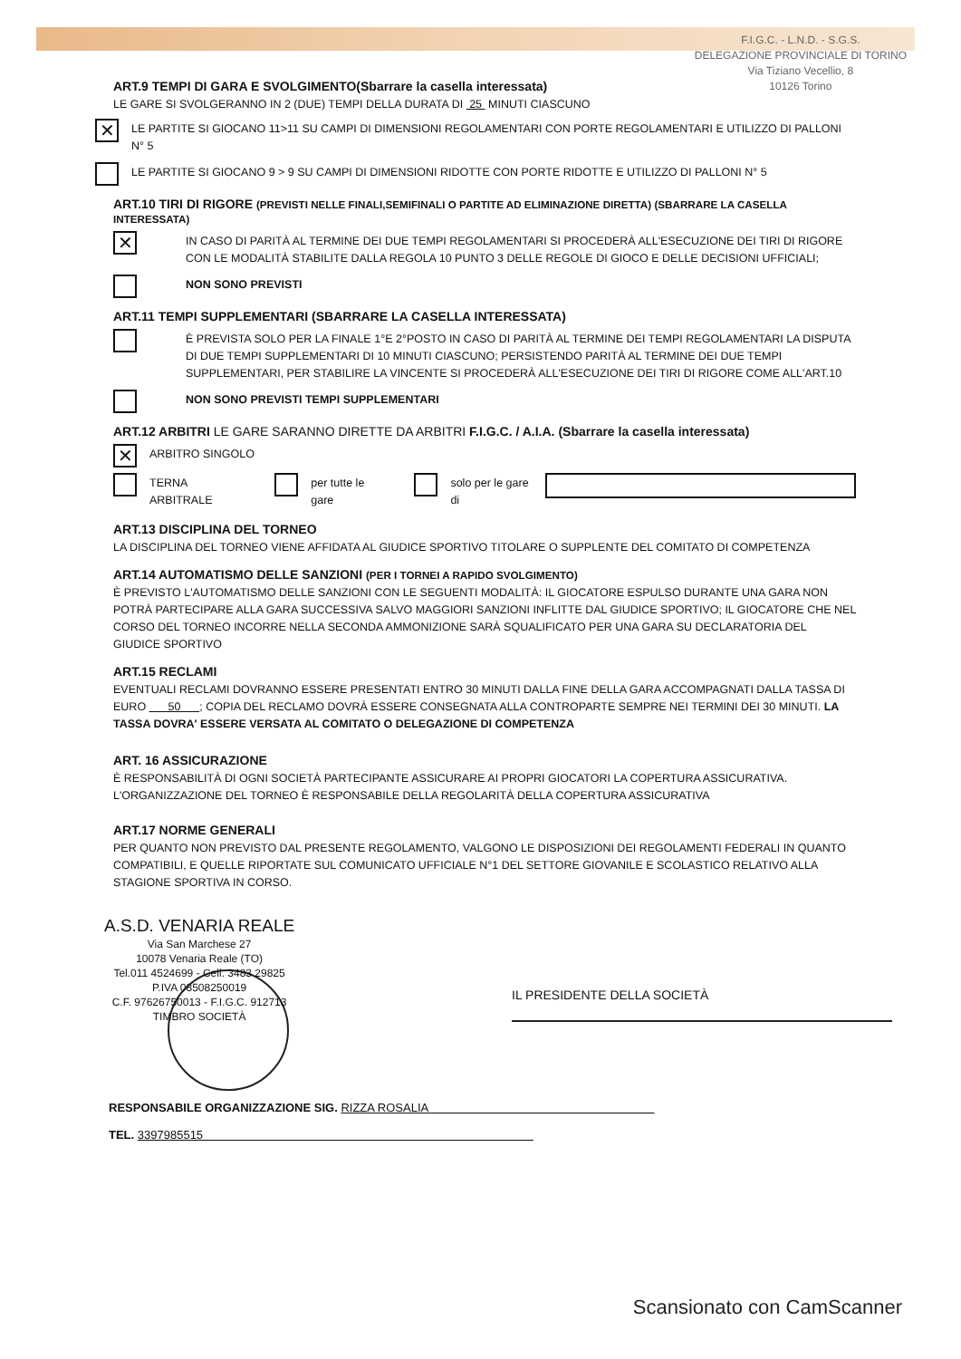F.I.G.C. - L.N.D. - S.G.S.
DELEGAZIONE PROVINCIALE DI TORINO
Via Tiziano Vecellio, 8
10126 Torino
ART.9 TEMPI DI GARA E SVOLGIMENTO(Sbarrare la casella interessata)
LE GARE SI SVOLGERANNO IN 2 (DUE) TEMPI DELLA DURATA DI 25 MINUTI CIASCUNO
✕
LE PARTITE SI GIOCANO 11>11 SU CAMPI DI DIMENSIONI REGOLAMENTARI CON PORTE REGOLAMENTARI E UTILIZZO DI PALLONI N° 5
LE PARTITE SI GIOCANO 9 > 9 SU CAMPI DI DIMENSIONI RIDOTTE CON PORTE RIDOTTE E UTILIZZO DI PALLONI N° 5
ART.10 TIRI DI RIGORE (PREVISTI NELLE FINALI,SEMIFINALI O PARTITE AD ELIMINAZIONE DIRETTA) (SBARRARE LA CASELLA INTERESSATA)
✕
IN CASO DI PARITÀ AL TERMINE DEI DUE TEMPI REGOLAMENTARI SI PROCEDERÀ ALL'ESECUZIONE DEI TIRI DI RIGORE CON LE MODALITÀ STABILITE DALLA REGOLA 10 PUNTO 3 DELLE REGOLE DI GIOCO E DELLE DECISIONI UFFICIALI;
NON SONO PREVISTI
ART.11 TEMPI SUPPLEMENTARI (SBARRARE LA CASELLA INTERESSATA)
È PREVISTA SOLO PER LA FINALE 1°E 2°POSTO IN CASO DI PARITÀ AL TERMINE DEI TEMPI REGOLAMENTARI LA DISPUTA DI DUE TEMPI SUPPLEMENTARI DI 10 MINUTI CIASCUNO; PERSISTENDO PARITÀ AL TERMINE DEI DUE TEMPI SUPPLEMENTARI, PER STABILIRE LA VINCENTE SI PROCEDERÀ ALL'ESECUZIONE DEI TIRI DI RIGORE COME ALL'ART.10
NON SONO PREVISTI TEMPI SUPPLEMENTARI
ART.12 ARBITRI LE GARE SARANNO DIRETTE DA ARBITRI F.I.G.C. / A.I.A. (Sbarrare la casella interessata)
✕
ARBITRO SINGOLO
TERNA ARBITRALE per tutte le gare solo per le gare di
ART.13 DISCIPLINA DEL TORNEO
LA DISCIPLINA DEL TORNEO VIENE AFFIDATA AL GIUDICE SPORTIVO TITOLARE O SUPPLENTE DEL COMITATO DI COMPETENZA
ART.14 AUTOMATISMO DELLE SANZIONI (PER I TORNEI A RAPIDO SVOLGIMENTO)
È PREVISTO L'AUTOMATISMO DELLE SANZIONI CON LE SEGUENTI MODALITÀ: IL GIOCATORE ESPULSO DURANTE UNA GARA NON POTRÀ PARTECIPARE ALLA GARA SUCCESSIVA SALVO MAGGIORI SANZIONI INFLITTE DAL GIUDICE SPORTIVO; IL GIOCATORE CHE NEL CORSO DEL TORNEO INCORRE NELLA SECONDA AMMONIZIONE SARÀ SQUALIFICATO PER UNA GARA SU DECLARATORIA DEL GIUDICE SPORTIVO
ART.15 RECLAMI
EVENTUALI RECLAMI DOVRANNO ESSERE PRESENTATI ENTRO 30 MINUTI DALLA FINE DELLA GARA ACCOMPAGNATI DALLA TASSA DI EURO 50 ; COPIA DEL RECLAMO DOVRÀ ESSERE CONSEGNATA ALLA CONTROPARTE SEMPRE NEI TERMINI DEI 30 MINUTI. LA TASSA DOVRA' ESSERE VERSATA AL COMITATO O DELEGAZIONE DI COMPETENZA
ART. 16 ASSICURAZIONE
È RESPONSABILITÀ DI OGNI SOCIETÀ PARTECIPANTE ASSICURARE AI PROPRI GIOCATORI LA COPERTURA ASSICURATIVA. L'ORGANIZZAZIONE DEL TORNEO È RESPONSABILE DELLA REGOLARITÀ DELLA COPERTURA ASSICURATIVA
ART.17 NORME GENERALI
PER QUANTO NON PREVISTO DAL PRESENTE REGOLAMENTO, VALGONO LE DISPOSIZIONI DEI REGOLAMENTI FEDERALI IN QUANTO COMPATIBILI, E QUELLE RIPORTATE SUL COMUNICATO UFFICIALE N°1 DEL SETTORE GIOVANILE E SCOLASTICO RELATIVO ALLA STAGIONE SPORTIVA IN CORSO.
A.S.D. VENARIA REALE
Via San Marchese 27
10078 Venaria Reale (TO)
Tel.011 4524699 - Cell. 3483 29825
P.IVA 08508250019
C.F. 97626750013 - F.I.G.C. 912713
TIMBRO SOCIETÀ
IL PRESIDENTE DELLA SOCIETÀ
RESPONSABILE ORGANIZZAZIONE SIG. RIZZA ROSALIA
TEL. 3397985515
Scansionato con CamScanner